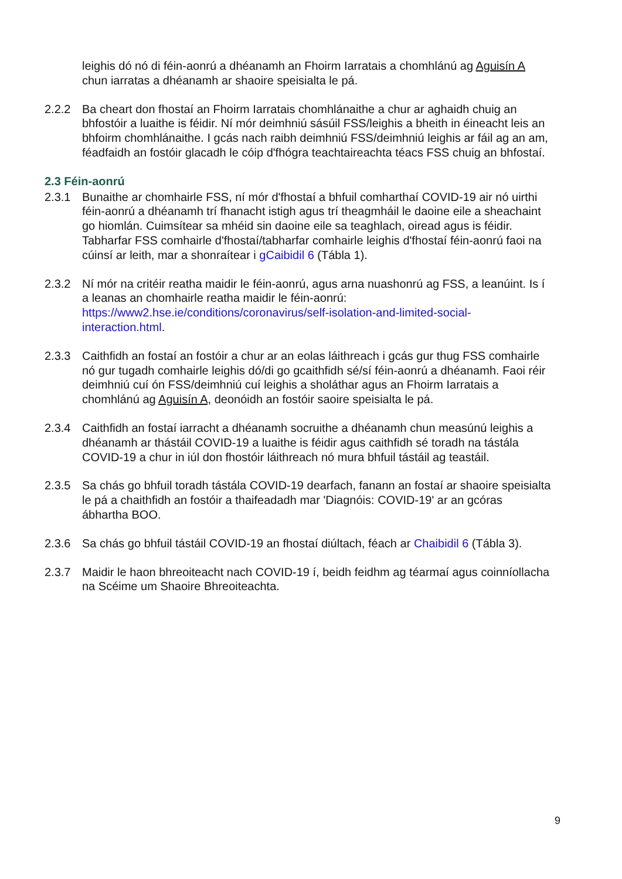leighis dó nó di féin-aonrú a dhéanamh an Fhoirm Iarratais a chomhlánú ag Aguisín A chun iarratas a dhéanamh ar shaoire speisialta le pá.
2.2.2 Ba cheart don fhostaí an Fhoirm Iarratais chomhlánaithe a chur ar aghaidh chuig an bhfostóir a luaithe is féidir. Ní mór deimhniú sásúil FSS/leighis a bheith in éineacht leis an bhfoirm chomhlánaithe. I gcás nach raibh deimhniú FSS/deimhniú leighis ar fáil ag an am, féadfaidh an fostóir glacadh le cóip d'fhógra teachtaireachta téacs FSS chuig an bhfostaí.
2.3 Féin-aonrú
2.3.1 Bunaithe ar chomhairle FSS, ní mór d'fhostaí a bhfuil comharthaí COVID-19 air nó uirthi féin-aonrú a dhéanamh trí fhanacht istigh agus trí theagmháil le daoine eile a sheachaint go hiomlán. Cuimsítear sa mhéid sin daoine eile sa teaghlach, oiread agus is féidir. Tabharfar FSS comhairle d'fhostaí/tabharfar comhairle leighis d'fhostaí féin-aonrú faoi na cúinsí ar leith, mar a shonraítear i gCaibidil 6 (Tábla 1).
2.3.2 Ní mór na critéir reatha maidir le féin-aonrú, agus arna nuashonrú ag FSS, a leanúint. Is í a leanas an chomhairle reatha maidir le féin-aonrú: https://www2.hse.ie/conditions/coronavirus/self-isolation-and-limited-social-interaction.html.
2.3.3 Caithfidh an fostaí an fostóir a chur ar an eolas láithreach i gcás gur thug FSS comhairle nó gur tugadh comhairle leighis dó/di go gcaithfidh sé/sí féin-aonrú a dhéanamh. Faoi réir deimhniú cuí ón FSS/deimhniú cuí leighis a sholáthar agus an Fhoirm Iarratais a chomhlánú ag Aguisín A, deonóidh an fostóir saoire speisialta le pá.
2.3.4 Caithfidh an fostaí iarracht a dhéanamh socruithe a dhéanamh chun measúnú leighis a dhéanamh ar thástáil COVID-19 a luaithe is féidir agus caithfidh sé toradh na tástála COVID-19 a chur in iúl don fhostóir láithreach nó mura bhfuil tástáil ag teastáil.
2.3.5 Sa chás go bhfuil toradh tástála COVID-19 dearfach, fanann an fostaí ar shaoire speisialta le pá a chaithfidh an fostóir a thaifeadadh mar 'Diagnóis: COVID-19' ar an gcóras ábhartha BOO.
2.3.6 Sa chás go bhfuil tástáil COVID-19 an fhostaí diúltach, féach ar Chaibidil 6 (Tábla 3).
2.3.7 Maidir le haon bhreoiteacht nach COVID-19 í, beidh feidhm ag téarmaí agus coinníollacha na Scéime um Shaoire Bhreoiteachta.
9